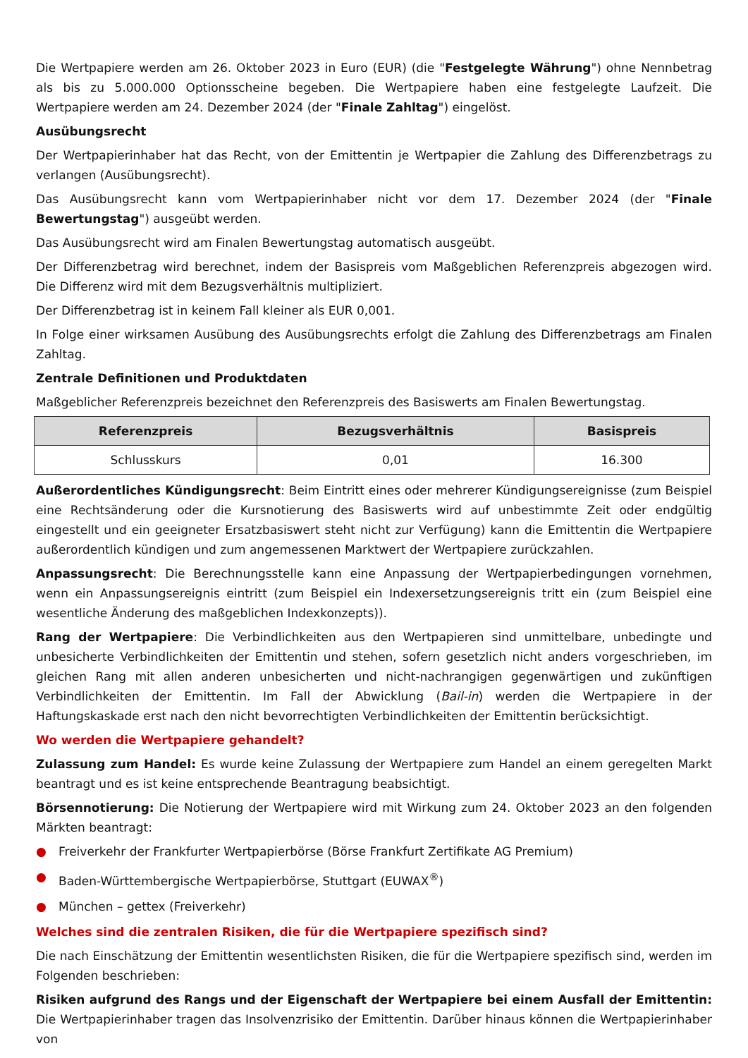Die Wertpapiere werden am 26. Oktober 2023 in Euro (EUR) (die "Festgelegte Währung") ohne Nennbetrag als bis zu 5.000.000 Optionsscheine begeben. Die Wertpapiere haben eine festgelegte Laufzeit. Die Wertpapiere werden am 24. Dezember 2024 (der "Finale Zahltag") eingelöst.
Ausübungsrecht
Der Wertpapierinhaber hat das Recht, von der Emittentin je Wertpapier die Zahlung des Differenzbetrags zu verlangen (Ausübungsrecht).
Das Ausübungsrecht kann vom Wertpapierinhaber nicht vor dem 17. Dezember 2024 (der "Finale Bewertungstag") ausgeübt werden.
Das Ausübungsrecht wird am Finalen Bewertungstag automatisch ausgeübt.
Der Differenzbetrag wird berechnet, indem der Basispreis vom Maßgeblichen Referenzpreis abgezogen wird. Die Differenz wird mit dem Bezugsverhältnis multipliziert.
Der Differenzbetrag ist in keinem Fall kleiner als EUR 0,001.
In Folge einer wirksamen Ausübung des Ausübungsrechts erfolgt die Zahlung des Differenzbetrags am Finalen Zahltag.
Zentrale Definitionen und Produktdaten
Maßgeblicher Referenzpreis bezeichnet den Referenzpreis des Basiswerts am Finalen Bewertungstag.
| Referenzpreis | Bezugsverhältnis | Basispreis |
| --- | --- | --- |
| Schlusskurs | 0,01 | 16.300 |
Außerordentliches Kündigungsrecht: Beim Eintritt eines oder mehrerer Kündigungsereignisse (zum Beispiel eine Rechtsänderung oder die Kursnotierung des Basiswerts wird auf unbestimmte Zeit oder endgültig eingestellt und ein geeigneter Ersatzbasiswert steht nicht zur Verfügung) kann die Emittentin die Wertpapiere außerordentlich kündigen und zum angemessenen Marktwert der Wertpapiere zurückzahlen.
Anpassungsrecht: Die Berechnungsstelle kann eine Anpassung der Wertpapierbedingungen vornehmen, wenn ein Anpassungsereignis eintritt (zum Beispiel ein Indexersetzungsereignis tritt ein (zum Beispiel eine wesentliche Änderung des maßgeblichen Indexkonzepts)).
Rang der Wertpapiere: Die Verbindlichkeiten aus den Wertpapieren sind unmittelbare, unbedingte und unbesicherte Verbindlichkeiten der Emittentin und stehen, sofern gesetzlich nicht anders vorgeschrieben, im gleichen Rang mit allen anderen unbesicherten und nicht-nachrangigen gegenwärtigen und zukünftigen Verbindlichkeiten der Emittentin. Im Fall der Abwicklung (Bail-in) werden die Wertpapiere in der Haftungskaskade erst nach den nicht bevorrechtigten Verbindlichkeiten der Emittentin berücksichtigt.
Wo werden die Wertpapiere gehandelt?
Zulassung zum Handel: Es wurde keine Zulassung der Wertpapiere zum Handel an einem geregelten Markt beantragt und es ist keine entsprechende Beantragung beabsichtigt.
Börsennotierung: Die Notierung der Wertpapiere wird mit Wirkung zum 24. Oktober 2023 an den folgenden Märkten beantragt:
● Freiverkehr der Frankfurter Wertpapierbörse (Börse Frankfurt Zertifikate AG Premium)
● Baden-Württembergische Wertpapierbörse, Stuttgart (EUWAX<sup>®</sup>)
● München – gettex (Freiverkehr)
Welches sind die zentralen Risiken, die für die Wertpapiere spezifisch sind?
Die nach Einschätzung der Emittentin wesentlichsten Risiken, die für die Wertpapiere spezifisch sind, werden im Folgenden beschrieben:
Risiken aufgrund des Rangs und der Eigenschaft der Wertpapiere bei einem Ausfall der Emittentin: Die Wertpapierinhaber tragen das Insolvenzrisiko der Emittentin. Darüber hinaus können die Wertpapierinhaber von